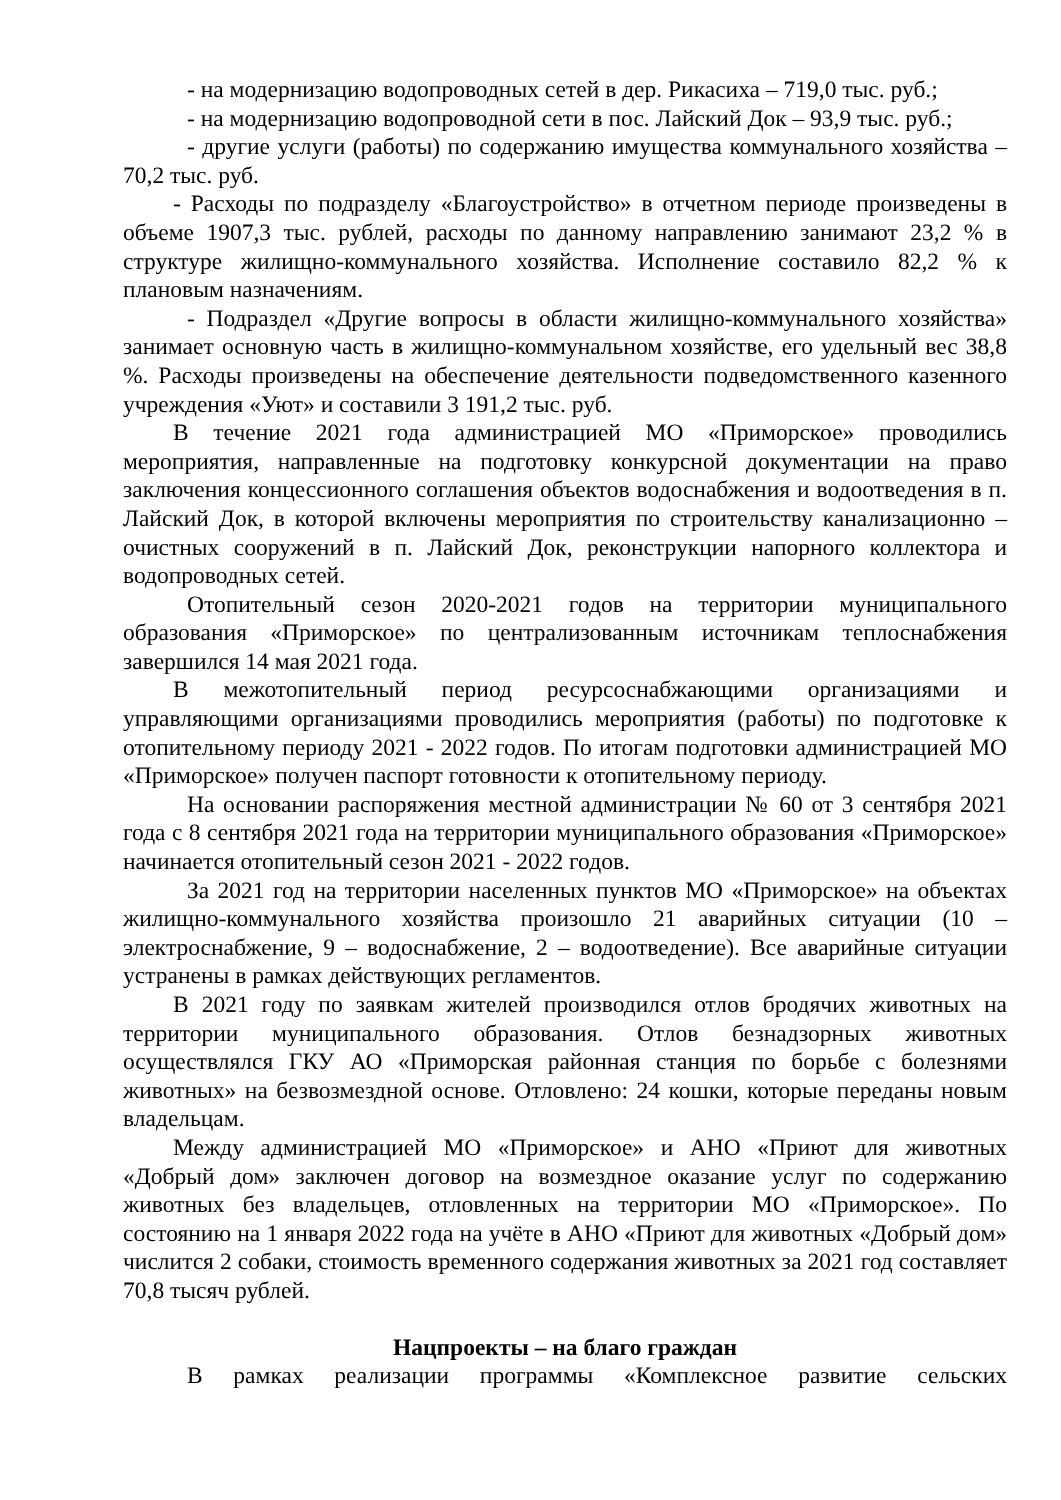- на модернизацию водопроводных сетей в дер. Рикасиха – 719,0 тыс. руб.;
- на модернизацию водопроводной сети в пос. Лайский Док – 93,9 тыс. руб.;
- другие услуги (работы) по содержанию имущества коммунального хозяйства – 70,2 тыс. руб.
- Расходы по подразделу «Благоустройство» в отчетном периоде произведены в объеме 1907,3 тыс. рублей, расходы по данному направлению занимают 23,2 % в структуре жилищно-коммунального хозяйства. Исполнение составило 82,2 % к плановым назначениям.
- Подраздел «Другие вопросы в области жилищно-коммунального хозяйства» занимает основную часть в жилищно-коммунальном хозяйстве, его удельный вес 38,8 %. Расходы произведены на обеспечение деятельности подведомственного казенного учреждения «Уют» и составили 3 191,2 тыс. руб.
В течение 2021 года администрацией МО «Приморское» проводились мероприятия, направленные на подготовку конкурсной документации на право заключения концессионного соглашения объектов водоснабжения и водоотведения в п. Лайский Док, в которой включены мероприятия по строительству канализационно – очистных сооружений в п. Лайский Док, реконструкции напорного коллектора и водопроводных сетей.
Отопительный сезон 2020-2021 годов на территории муниципального образования «Приморское» по централизованным источникам теплоснабжения завершился 14 мая 2021 года.
В межотопительный период ресурсоснабжающими организациями и управляющими организациями проводились мероприятия (работы) по подготовке к отопительному периоду 2021 - 2022 годов. По итогам подготовки администрацией МО «Приморское» получен паспорт готовности к отопительному периоду.
На основании распоряжения местной администрации № 60 от 3 сентября 2021 года с 8 сентября 2021 года на территории муниципального образования «Приморское» начинается отопительный сезон 2021 - 2022 годов.
За 2021 год на территории населенных пунктов МО «Приморское» на объектах жилищно-коммунального хозяйства произошло 21 аварийных ситуации (10 – электроснабжение, 9 – водоснабжение, 2 – водоотведение). Все аварийные ситуации устранены в рамках действующих регламентов.
В 2021 году по заявкам жителей производился отлов бродячих животных на территории муниципального образования. Отлов безнадзорных животных осуществлялся ГКУ АО «Приморская районная станция по борьбе с болезнями животных» на безвозмездной основе. Отловлено: 24 кошки, которые переданы новым владельцам.
Между администрацией МО «Приморское» и АНО «Приют для животных «Добрый дом» заключен договор на возмездное оказание услуг по содержанию животных без владельцев, отловленных на территории МО «Приморское». По состоянию на 1 января 2022 года на учёте в АНО «Приют для животных «Добрый дом» числится 2 собаки, стоимость временного содержания животных за 2021 год составляет 70,8 тысяч рублей.
Нацпроекты – на благо граждан
В рамках реализации программы «Комплексное развитие сельских